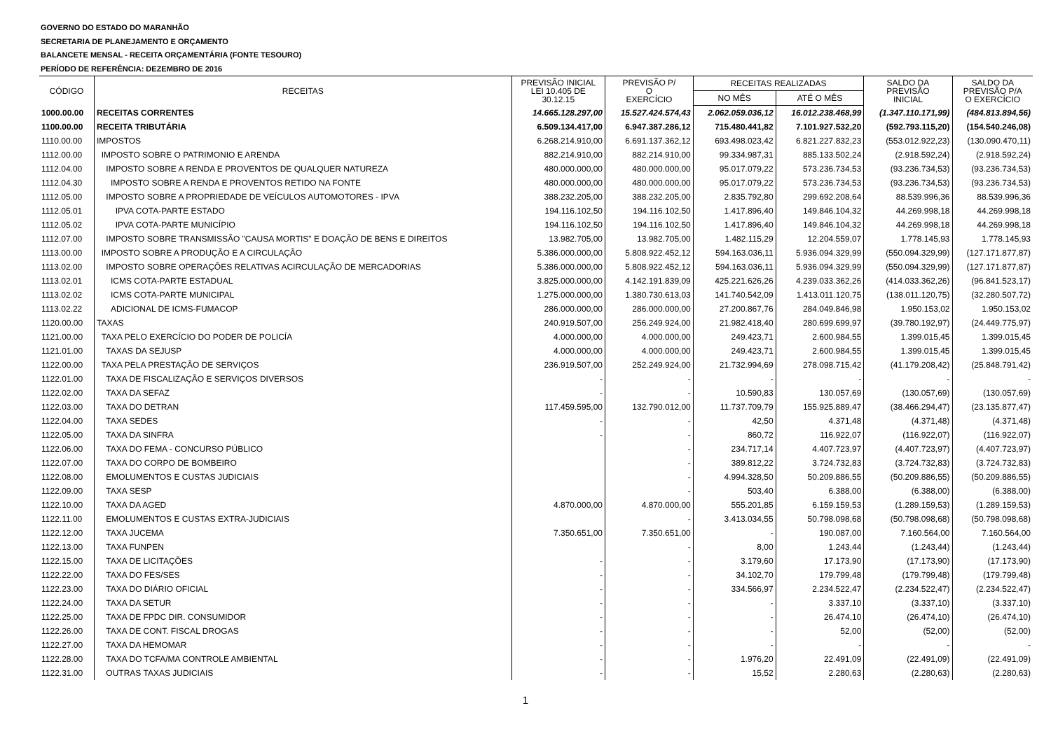GOVERNO DO ESTADO DO MARANHÃO
SECRETARIA DE PLANEJAMENTO E ORÇAMENTO
BALANCETE MENSAL - RECEITA ORÇAMENTÁRIA (FONTE TESOURO)
PERÍODO DE REFERÊNCIA: DEZEMBRO DE 2016
| CÓDIGO | RECEITAS | PREVISÃO INICIAL LEI 10.405 DE 30.12.15 | PREVISÃO P/ O EXERCÍCIO | RECEITAS REALIZADAS | | SALDO DA PREVISÃO INICIAL | SALDO DA PREVISÃO P/A O EXERCÍCIO |
| --- | --- | --- | --- | --- | --- | --- | --- |
| | | | | NO MÊS | ATÉ O MÊS | | |
| 1000.00.00 | RECEITAS CORRENTES | 14.665.128.297,00 | 15.527.424.574,43 | 2.062.059.036,12 | 16.012.238.468,99 | (1.347.110.171,99) | (484.813.894,56) |
| 1100.00.00 | RECEITA TRIBUTÁRIA | 6.509.134.417,00 | 6.947.387.286,12 | 715.480.441,82 | 7.101.927.532,20 | (592.793.115,20) | (154.540.246,08) |
| 1110.00.00 | IMPOSTOS | 6.268.214.910,00 | 6.691.137.362,12 | 693.498.023,42 | 6.821.227.832,23 | (553.012.922,23) | (130.090.470,11) |
| 1112.00.00 | IMPOSTO SOBRE O PATRIMONIO E ARENDA | 882.214.910,00 | 882.214.910,00 | 99.334.987,31 | 885.133.502,24 | (2.918.592,24) | (2.918.592,24) |
| 1112.04.00 | IMPOSTO SOBRE A RENDA E PROVENTOS DE QUALQUER NATUREZA | 480.000.000,00 | 480.000.000,00 | 95.017.079,22 | 573.236.734,53 | (93.236.734,53) | (93.236.734,53) |
| 1112.04.30 | IMPOSTO SOBRE A RENDA E PROVENTOS RETIDO NA FONTE | 480.000.000,00 | 480.000.000,00 | 95.017.079,22 | 573.236.734,53 | (93.236.734,53) | (93.236.734,53) |
| 1112.05.00 | IMPOSTO SOBRE A PROPRIEDADE DE VEÍCULOS AUTOMOTORES - IPVA | 388.232.205,00 | 388.232.205,00 | 2.835.792,80 | 299.692.208,64 | 88.539.996,36 | 88.539.996,36 |
| 1112.05.01 | IPVA COTA-PARTE ESTADO | 194.116.102,50 | 194.116.102,50 | 1.417.896,40 | 149.846.104,32 | 44.269.998,18 | 44.269.998,18 |
| 1112.05.02 | IPVA COTA-PARTE MUNICÍPIO | 194.116.102,50 | 194.116.102,50 | 1.417.896,40 | 149.846.104,32 | 44.269.998,18 | 44.269.998,18 |
| 1112.07.00 | IMPOSTO SOBRE TRANSMISSÃO "CAUSA MORTIS" E DOAÇÃO DE BENS E DIREITOS | 13.982.705,00 | 13.982.705,00 | 1.482.115,29 | 12.204.559,07 | 1.778.145,93 | 1.778.145,93 |
| 1113.00.00 | IMPOSTO SOBRE A PRODUÇÃO E A CIRCULAÇÃO | 5.386.000.000,00 | 5.808.922.452,12 | 594.163.036,11 | 5.936.094.329,99 | (550.094.329,99) | (127.171.877,87) |
| 1113.02.00 | IMPOSTO SOBRE OPERAÇÕES RELATIVAS ACIRCULAÇÃO DE MERCADORIAS | 5.386.000.000,00 | 5.808.922.452,12 | 594.163.036,11 | 5.936.094.329,99 | (550.094.329,99) | (127.171.877,87) |
| 1113.02.01 | ICMS COTA-PARTE ESTADUAL | 3.825.000.000,00 | 4.142.191.839,09 | 425.221.626,26 | 4.239.033.362,26 | (414.033.362,26) | (96.841.523,17) |
| 1113.02.02 | ICMS COTA-PARTE MUNICIPAL | 1.275.000.000,00 | 1.380.730.613,03 | 141.740.542,09 | 1.413.011.120,75 | (138.011.120,75) | (32.280.507,72) |
| 1113.02.22 | ADICIONAL DE ICMS-FUMACOP | 286.000.000,00 | 286.000.000,00 | 27.200.867,76 | 284.049.846,98 | 1.950.153,02 | 1.950.153,02 |
| 1120.00.00 | TAXAS | 240.919.507,00 | 256.249.924,00 | 21.982.418,40 | 280.699.699,97 | (39.780.192,97) | (24.449.775,97) |
| 1121.00.00 | TAXA PELO EXERCÍCIO DO PODER DE POLICÍA | 4.000.000,00 | 4.000.000,00 | 249.423,71 | 2.600.984,55 | 1.399.015,45 | 1.399.015,45 |
| 1121.01.00 | TAXAS DA SEJUSP | 4.000.000,00 | 4.000.000,00 | 249.423,71 | 2.600.984,55 | 1.399.015,45 | 1.399.015,45 |
| 1122.00.00 | TAXA PELA PRESTAÇÃO DE SERVIÇOS | 236.919.507,00 | 252.249.924,00 | 21.732.994,69 | 278.098.715,42 | (41.179.208,42) | (25.848.791,42) |
| 1122.01.00 | TAXA DE FISCALIZAÇÃO E SERVIÇOS DIVERSOS | - | - | - | - | - | - |
| 1122.02.00 | TAXA DA SEFAZ | - | - | 10.590,83 | 130.057,69 | (130.057,69) | (130.057,69) |
| 1122.03.00 | TAXA DO DETRAN | 117.459.595,00 | 132.790.012,00 | 11.737.709,79 | 155.925.889,47 | (38.466.294,47) | (23.135.877,47) |
| 1122.04.00 | TAXA SEDES | - | - | 42,50 | 4.371,48 | (4.371,48) | (4.371,48) |
| 1122.05.00 | TAXA DA SINFRA | - | - | 860,72 | 116.922,07 | (116.922,07) | (116.922,07) |
| 1122.06.00 | TAXA DO FEMA - CONCURSO PÚBLICO | | - | 234.717,14 | 4.407.723,97 | (4.407.723,97) | (4.407.723,97) |
| 1122.07.00 | TAXA DO CORPO DE BOMBEIRO | | - | 389.812,22 | 3.724.732,83 | (3.724.732,83) | (3.724.732,83) |
| 1122.08.00 | EMOLUMENTOS E CUSTAS JUDICIAIS | | - | 4.994.328,50 | 50.209.886,55 | (50.209.886,55) | (50.209.886,55) |
| 1122.09.00 | TAXA SESP | | - | 503,40 | 6.388,00 | (6.388,00) | (6.388,00) |
| 1122.10.00 | TAXA DA AGED | 4.870.000,00 | 4.870.000,00 | 555.201,85 | 6.159.159,53 | (1.289.159,53) | (1.289.159,53) |
| 1122.11.00 | EMOLUMENTOS E CUSTAS EXTRA-JUDICIAIS | | - | 3.413.034,55 | 50.798.098,68 | (50.798.098,68) | (50.798.098,68) |
| 1122.12.00 | TAXA JUCEMA | 7.350.651,00 | 7.350.651,00 | - | 190.087,00 | 7.160.564,00 | 7.160.564,00 |
| 1122.13.00 | TAXA FUNPEN | | - | 8,00 | 1.243,44 | (1.243,44) | (1.243,44) |
| 1122.15.00 | TAXA DE LICITAÇÕES | - | - | 3.179,60 | 17.173,90 | (17.173,90) | (17.173,90) |
| 1122.22.00 | TAXA DO FES/SES | - | - | 34.102,70 | 179.799,48 | (179.799,48) | (179.799,48) |
| 1122.23.00 | TAXA DO DIÁRIO OFICIAL | - | - | 334.566,97 | 2.234.522,47 | (2.234.522,47) | (2.234.522,47) |
| 1122.24.00 | TAXA DA SETUR | - | - | - | 3.337,10 | (3.337,10) | (3.337,10) |
| 1122.25.00 | TAXA DE FPDC DIR. CONSUMIDOR | - | - | - | 26.474,10 | (26.474,10) | (26.474,10) |
| 1122.26.00 | TAXA DE CONT. FISCAL DROGAS | - | - | - | 52,00 | (52,00) | (52,00) |
| 1122.27.00 | TAXA DA HEMOMAR | - | - | - | - | - | - |
| 1122.28.00 | TAXA DO TCFA/MA CONTROLE AMBIENTAL | - | - | 1.976,20 | 22.491,09 | (22.491,09) | (22.491,09) |
| 1122.31.00 | OUTRAS TAXAS JUDICIAIS | - | - | 15,52 | 2.280,63 | (2.280,63) | (2.280,63) |
1